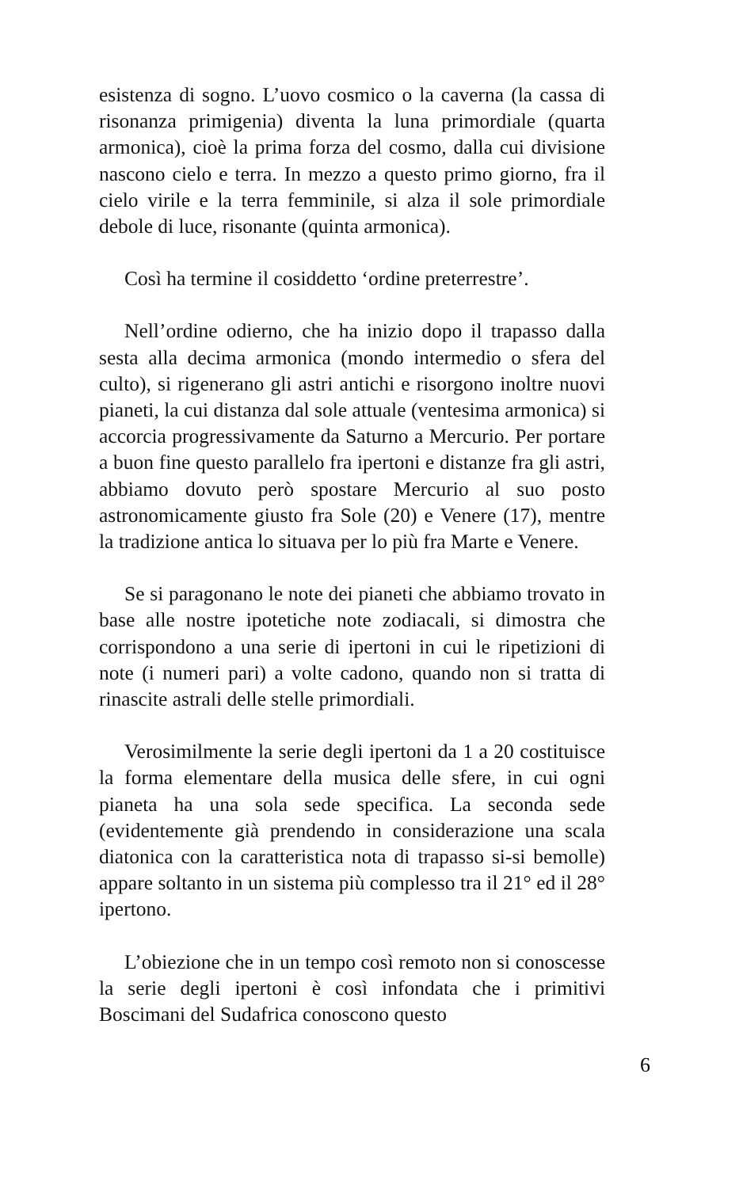esistenza di sogno. L’uovo cosmico o la caverna (la cassa di risonanza primigenia) diventa la luna primordiale (quarta armonica), cioè la prima forza del cosmo, dalla cui divisione nascono cielo e terra. In mezzo a questo primo giorno, fra il cielo virile e la terra femminile, si alza il sole primordiale debole di luce, risonante (quinta armonica).
Così ha termine il cosiddetto ‘ordine preterrestre’.
Nell’ordine odierno, che ha inizio dopo il trapasso dalla sesta alla decima armonica (mondo intermedio o sfera del culto), si rigenerano gli astri antichi e risorgono inoltre nuovi pianeti, la cui distanza dal sole attuale (ventesima armonica) si accorcia progressivamente da Saturno a Mercurio. Per portare a buon fine questo parallelo fra ipertoni e distanze fra gli astri, abbiamo dovuto però spostare Mercurio al suo posto astronomicamente giusto fra Sole (20) e Venere (17), mentre la tradizione antica lo situava per lo più fra Marte e Venere.
Se si paragonano le note dei pianeti che abbiamo trovato in base alle nostre ipotetiche note zodiacali, si dimostra che corrispondono a una serie di ipertoni in cui le ripetizioni di note (i numeri pari) a volte cadono, quando non si tratta di rinascite astrali delle stelle primordiali.
Verosimilmente la serie degli ipertoni da 1 a 20 costituisce la forma elementare della musica delle sfere, in cui ogni pianeta ha una sola sede specifica. La seconda sede (evidentemente già prendendo in considerazione una scala diatonica con la caratteristica nota di trapasso si-si bemolle) appare soltanto in un sistema più complesso tra il 21° ed il 28° ipertono.
L’obiezione che in un tempo così remoto non si conoscesse la serie degli ipertoni è così infondata che i primitivi Boscimani del Sudafrica conoscono questo
6